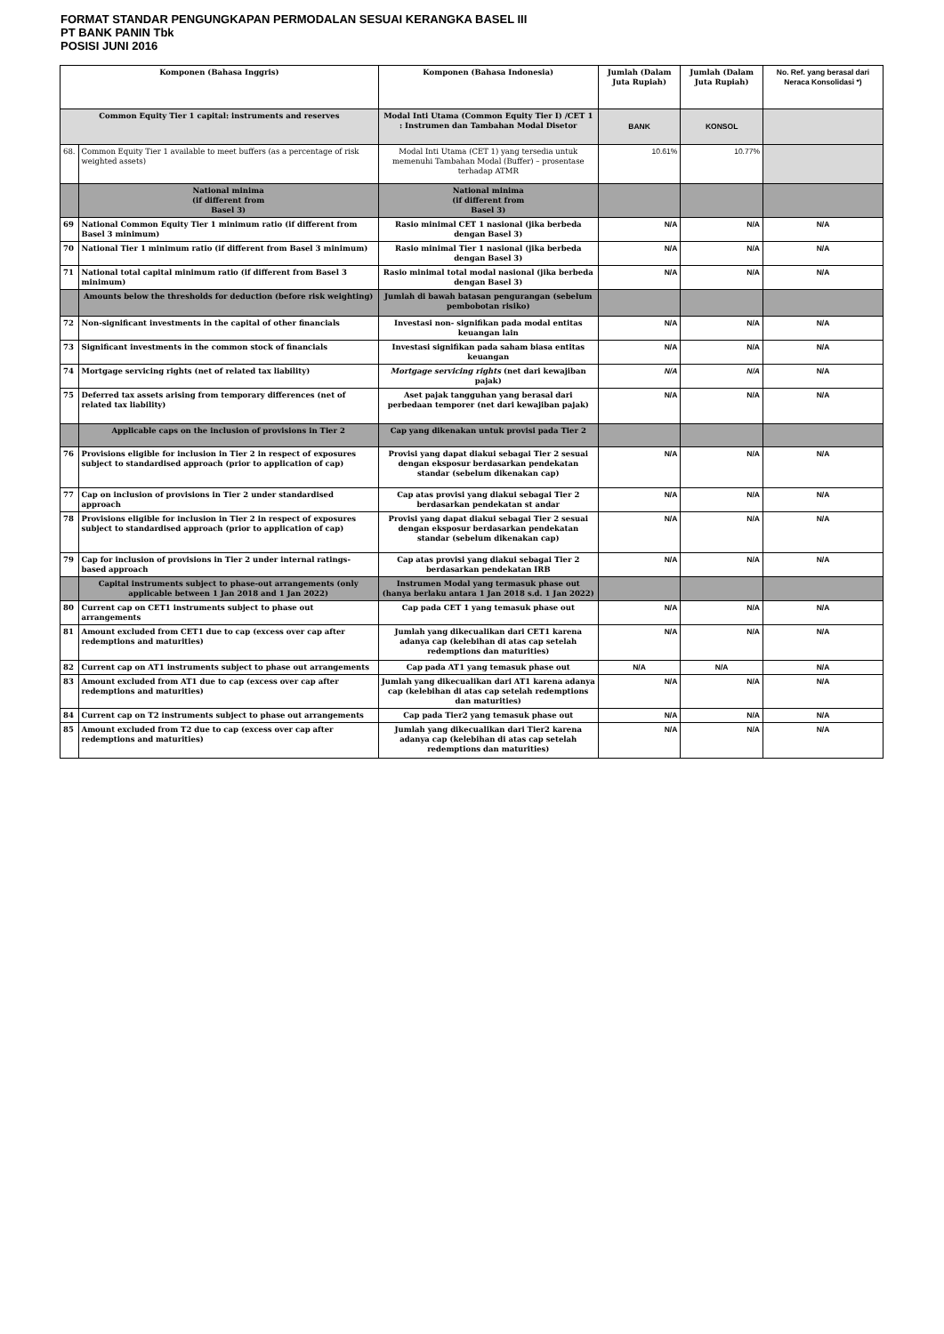FORMAT STANDAR PENGUNGKAPAN PERMODALAN SESUAI KERANGKA BASEL III
PT BANK PANIN Tbk
POSISI JUNI 2016
| Komponen (Bahasa Inggris) | | Komponen (Bahasa Indonesia) | Jumlah (Dalam Juta Rupiah) | Jumlah (Dalam Juta Rupiah) | No. Ref. yang berasal dari Neraca Konsolidasi *) |
| --- | --- | --- | --- | --- | --- |
| Common Equity Tier 1 capital: instruments and reserves | | Modal Inti Utama (Common Equity Tier I) /CET 1 : Instrumen dan Tambahan Modal Disetor | BANK | KONSOL | |
| 68. | Common Equity Tier 1 available to meet buffers (as a percentage of risk weighted assets) | Modal Inti Utama (CET 1) yang tersedia untuk memenuhi Tambahan Modal (Buffer) – prosentase terhadap ATMR | 10.61% | 10.77% | |
| | National minima (if different from Basel 3) | National minima (if different from Basel 3) | | | |
| 69 | National Common Equity Tier 1 minimum ratio (if different from Basel 3 minimum) | Rasio minimal CET 1 nasional (jika berbeda dengan Basel 3) | N/A | N/A | N/A |
| 70 | National Tier 1 minimum ratio (if different from Basel 3 minimum) | Rasio minimal Tier 1 nasional (jika berbeda dengan Basel 3) | N/A | N/A | N/A |
| 71 | National total capital minimum ratio (if different from Basel 3 minimum) | Rasio minimal total modal nasional (jika berbeda dengan Basel 3) | N/A | N/A | N/A |
| | Amounts below the thresholds for deduction (before risk weighting) | Jumlah di bawah batasan pengurangan (sebelum pembobotan risiko) | | | |
| 72 | Non-significant investments in the capital of other financials | Investasi non- signifikan pada modal entitas keuangan lain | N/A | N/A | N/A |
| 73 | Significant investments in the common stock of financials | Investasi signifikan pada saham biasa entitas keuangan | N/A | N/A | N/A |
| 74 | Mortgage servicing rights (net of related tax liability) | Mortgage servicing rights (net dari kewajiban pajak) | N/A | N/A | N/A |
| 75 | Deferred tax assets arising from temporary differences (net of related tax liability) | Aset pajak tangguhan yang berasal dari perbedaan temporer (net dari kewajiban pajak) | N/A | N/A | N/A |
| | Applicable caps on the inclusion of provisions in Tier 2 | Cap yang dikenakan untuk provisi pada Tier 2 | | | |
| 76 | Provisions eligible for inclusion in Tier 2 in respect of exposures subject to standardised approach (prior to application of cap) | Provisi yang dapat diakui sebagai Tier 2 sesuai dengan eksposur berdasarkan pendekatan standar (sebelum dikenakan cap) | N/A | N/A | N/A |
| 77 | Cap on inclusion of provisions in Tier 2 under standardised approach | Cap atas provisi yang diakui sebagai Tier 2 berdasarkan pendekatan st andar | N/A | N/A | N/A |
| 78 | Provisions eligible for inclusion in Tier 2 in respect of exposures subject to standardised approach (prior to application of cap) | Provisi yang dapat diakui sebagai Tier 2 sesuai dengan eksposur berdasarkan pendekatan standar (sebelum dikenakan cap) | N/A | N/A | N/A |
| 79 | Cap for inclusion of provisions in Tier 2 under internal ratings- based approach | Cap atas provisi yang diakui sebagai Tier 2 berdasarkan pendekatan IRB | N/A | N/A | N/A |
| | Capital instruments subject to phase-out arrangements (only applicable between 1 Jan 2018 and 1 Jan 2022) | Instrumen Modal yang termasuk phase out (hanya berlaku antara 1 Jan 2018 s.d. 1 Jan 2022) | | | |
| 80 | Current cap on CET1 instruments subject to phase out arrangements | Cap pada CET 1 yang temasuk phase out | N/A | N/A | N/A |
| 81 | Amount excluded from CET1 due to cap (excess over cap after redemptions and maturities) | Jumlah yang dikecualikan dari CET1 karena adanya cap (kelebihan di atas cap setelah redemptions dan maturities) | N/A | N/A | N/A |
| 82 | Current cap on AT1 instruments subject to phase out arrangements | Cap pada AT1 yang temasuk phase out | N/A | N/A | N/A |
| 83 | Amount excluded from AT1 due to cap (excess over cap after redemptions and maturities) | Jumlah yang dikecualikan dari AT1 karena adanya cap (kelebihan di atas cap setelah redemptions dan maturities) | N/A | N/A | N/A |
| 84 | Current cap on T2 instruments subject to phase out arrangements | Cap pada Tier2 yang temasuk phase out | N/A | N/A | N/A |
| 85 | Amount excluded from T2 due to cap (excess over cap after redemptions and maturities) | Jumlah yang dikecualikan dari Tier2 karena adanya cap (kelebihan di atas cap setelah redemptions dan maturities) | N/A | N/A | N/A |